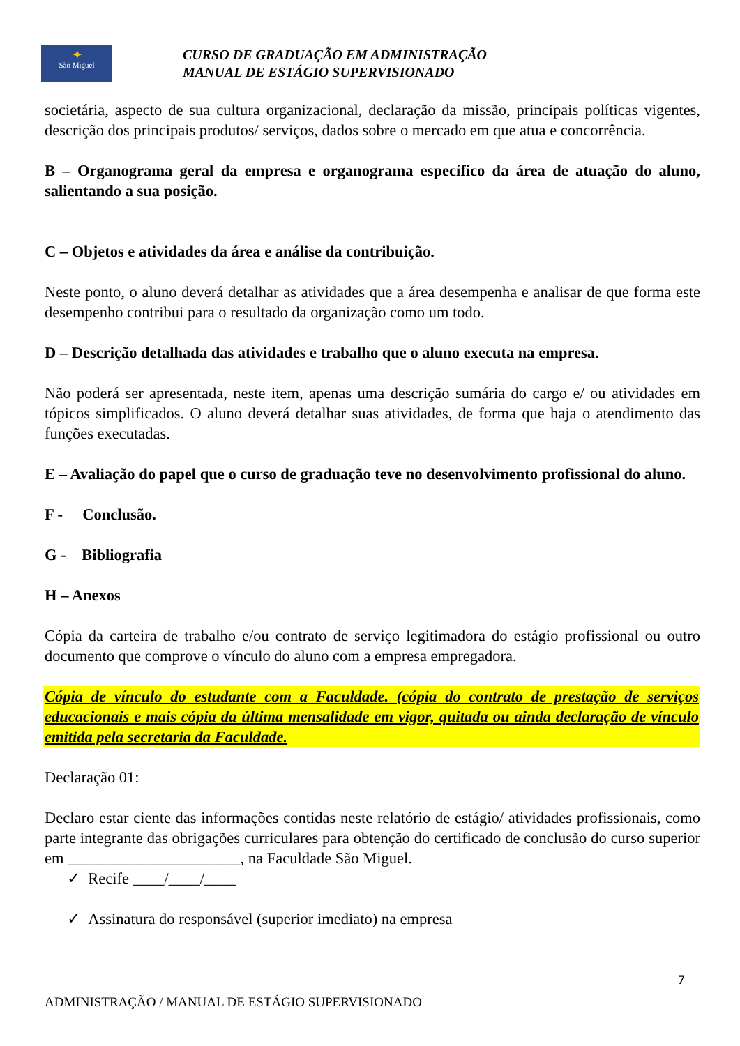✦
São Miguel
CURSO DE GRADUAÇÃO EM ADMINISTRAÇÃO
MANUAL DE ESTÁGIO SUPERVISIONADO
societária, aspecto de sua cultura organizacional, declaração da missão, principais políticas vigentes, descrição dos principais produtos/ serviços, dados sobre o mercado em que atua e concorrência.
B – Organograma geral da empresa e organograma específico da área de atuação do aluno, salientando a sua posição.
C – Objetos e atividades da área e análise da contribuição.
Neste ponto, o aluno deverá detalhar as atividades que a área desempenha e analisar de que forma este desempenho contribui para o resultado da organização como um todo.
D – Descrição detalhada das atividades e trabalho que o aluno executa na empresa.
Não poderá ser apresentada, neste item, apenas uma descrição sumária do cargo e/ ou atividades em tópicos simplificados. O aluno deverá detalhar suas atividades, de forma que haja o atendimento das funções executadas.
E – Avaliação do papel que o curso de graduação teve no desenvolvimento profissional do aluno.
F - Conclusão.
G - Bibliografia
H – Anexos
Cópia da carteira de trabalho e/ou contrato de serviço legitimadora do estágio profissional ou outro documento que comprove o vínculo do aluno com a empresa empregadora.
Cópia de vínculo do estudante com a Faculdade. (cópia do contrato de prestação de serviços educacionais e mais cópia da última mensalidade em vigor, quitada ou ainda declaração de vínculo emitida pela secretaria da Faculdade.
Declaração 01:
Declaro estar ciente das informações contidas neste relatório de estágio/ atividades profissionais, como parte integrante das obrigações curriculares para obtenção do certificado de conclusão do curso superior em ______________________, na Faculdade São Miguel.
✓ Recife ____/____/____
✓ Assinatura do responsável (superior imediato) na empresa
7
ADMINISTRAÇÃO / MANUAL DE ESTÁGIO SUPERVISIONADO